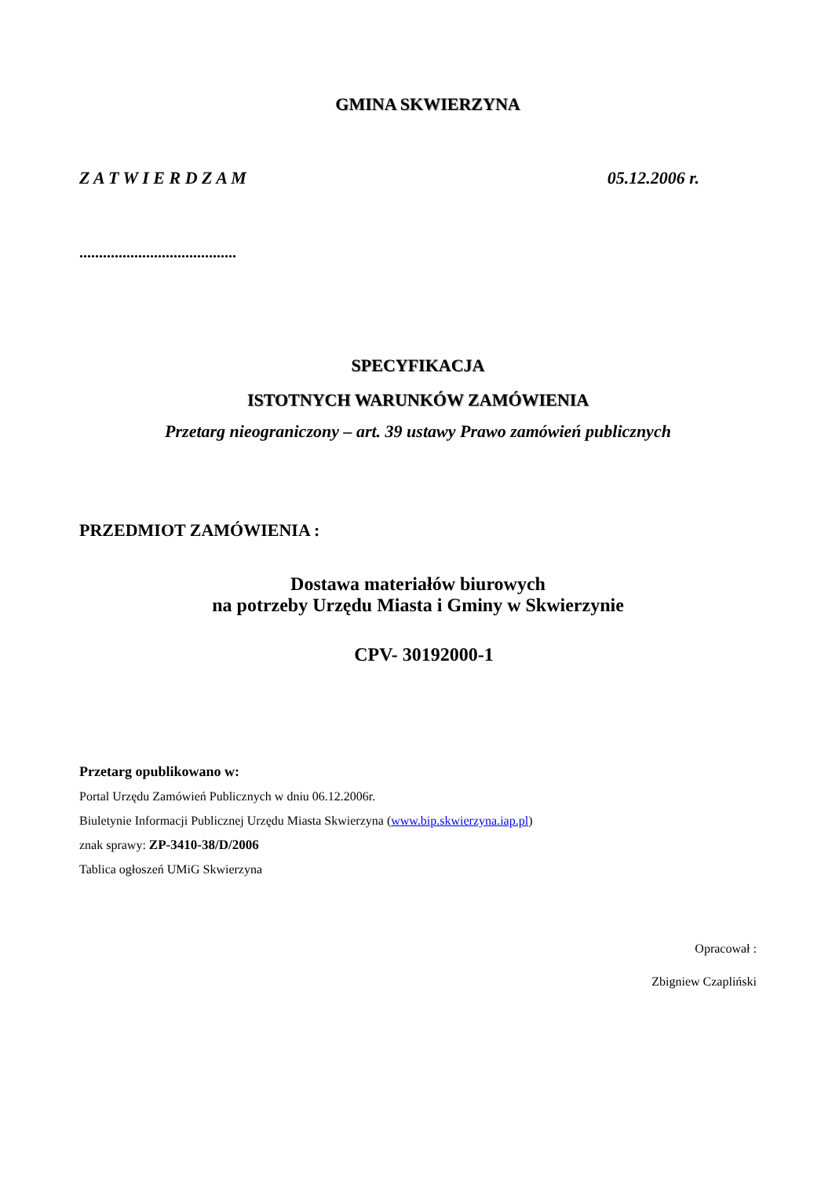GMINA SKWIERZYNA
Z A T W I E R D Z A M 05.12.2006 r.
........................................
SPECYFIKACJA
ISTOTNYCH WARUNKÓW ZAMÓWIENIA
Przetarg nieograniczony – art. 39 ustawy Prawo zamówień publicznych
PRZEDMIOT ZAMÓWIENIA :
Dostawa materiałów biurowych
na potrzeby Urzędu Miasta i Gminy w Skwierzynie
CPV- 30192000-1
Przetarg opublikowano w:
Portal Urzędu Zamówień Publicznych w dniu 06.12.2006r.
Biuletynie Informacji Publicznej Urzędu Miasta Skwierzyna (www.bip.skwierzyna.iap.pl)
znak sprawy: ZP-3410-38/D/2006
Tablica ogłoszeń UMiG Skwierzyna
Opracował :
Zbigniew Czapliński